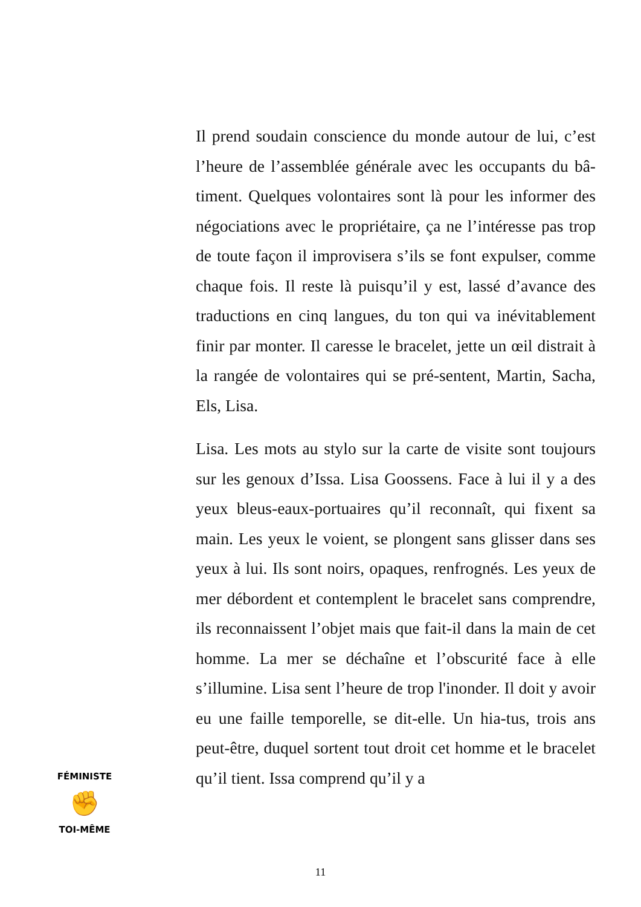Il prend soudain conscience du monde autour de lui, c’est l’heure de l’assemblée générale avec les occupants du bâ-timent. Quelques volontaires sont là pour les informer des négociations avec le propriétaire, ça ne l’intéresse pas trop de toute façon il improvisera s’ils se font expulser, comme chaque fois. Il reste là puisqu’il y est, lassé d’avance des traductions en cinq langues, du ton qui va inévitablement finir par monter. Il caresse le bracelet, jette un œil distrait à la rangée de volontaires qui se pré-sentent, Martin, Sacha, Els, Lisa.
Lisa. Les mots au stylo sur la carte de visite sont toujours sur les genoux d’Issa. Lisa Goossens. Face à lui il y a des yeux bleus-eaux-portuaires qu’il reconnaît, qui fixent sa main. Les yeux le voient, se plongent sans glisser dans ses yeux à lui. Ils sont noirs, opaques, renfrognés. Les yeux de mer débordent et contemplent le bracelet sans comprendre, ils reconnaissent l’objet mais que fait-il dans la main de cet homme. La mer se déchaîne et l’obscurité face à elle s’illumine. Lisa sent l’heure de trop l'inonder. Il doit y avoir eu une faille temporelle, se dit-elle. Un hia-tus, trois ans peut-être, duquel sortent tout droit cet homme et le bracelet qu’il tient. Issa comprend qu’il y a
FÉMINISTE
✊
TOI-MÊME
11